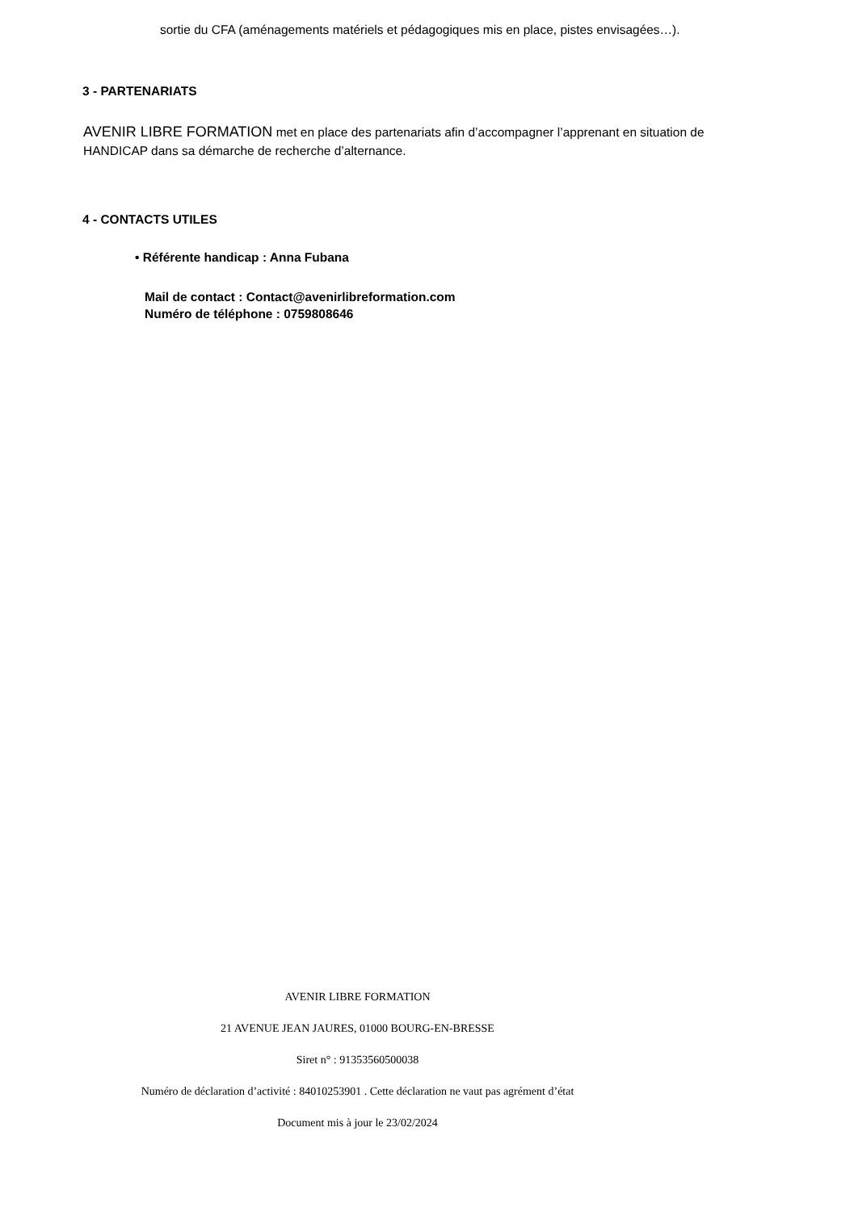sortie du CFA (aménagements matériels et pédagogiques mis en place, pistes envisagées…).
3 - PARTENARIATS
AVENIR LIBRE FORMATION met en place des partenariats afin d’accompagner l’apprenant en situation de HANDICAP dans sa démarche de recherche d’alternance.
4 - CONTACTS UTILES
• Référente handicap : Anna Fubana
Mail de contact : Contact@avenirlibreformation.com
Numéro de téléphone : 0759808646
AVENIR LIBRE FORMATION
21 AVENUE JEAN JAURES, 01000 BOURG-EN-BRESSE
Siret n° : 91353560500038
Numéro de déclaration d’activité : 84010253901 . Cette déclaration ne vaut pas agrément d’état
Document mis à jour le 23/02/2024